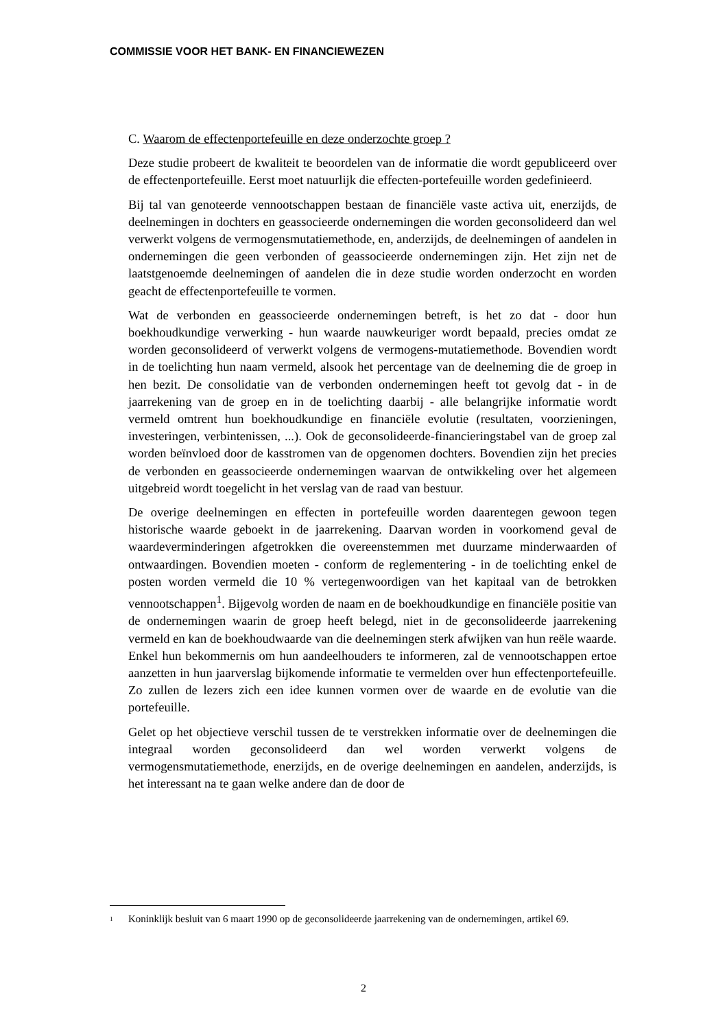COMMISSIE VOOR HET BANK- EN FINANCIEWEZEN
C. Waarom de effectenportefeuille en deze onderzochte groep ?
Deze studie probeert de kwaliteit te beoordelen van de informatie die wordt gepubliceerd over de effectenportefeuille. Eerst moet natuurlijk die effecten-portefeuille worden gedefinieerd.
Bij tal van genoteerde vennootschappen bestaan de financiële vaste activa uit, enerzijds, de deelnemingen in dochters en geassocieerde ondernemingen die worden geconsolideerd dan wel verwerkt volgens de vermogensmutatiemethode, en, anderzijds, de deelnemingen of aandelen in ondernemingen die geen verbonden of geassocieerde ondernemingen zijn. Het zijn net de laatstgenoemde deelnemingen of aandelen die in deze studie worden onderzocht en worden geacht de effectenportefeuille te vormen.
Wat de verbonden en geassocieerde ondernemingen betreft, is het zo dat - door hun boekhoudkundige verwerking - hun waarde nauwkeuriger wordt bepaald, precies omdat ze worden geconsolideerd of verwerkt volgens de vermogens-mutatiemethode. Bovendien wordt in de toelichting hun naam vermeld, alsook het percentage van de deelneming die de groep in hen bezit. De consolidatie van de verbonden ondernemingen heeft tot gevolg dat - in de jaarrekening van de groep en in de toelichting daarbij - alle belangrijke informatie wordt vermeld omtrent hun boekhoudkundige en financiële evolutie (resultaten, voorzieningen, investeringen, verbintenissen, ...). Ook de geconsolideerde-financieringstabel van de groep zal worden beïnvloed door de kasstromen van de opgenomen dochters. Bovendien zijn het precies de verbonden en geassocieerde ondernemingen waarvan de ontwikkeling over het algemeen uitgebreid wordt toegelicht in het verslag van de raad van bestuur.
De overige deelnemingen en effecten in portefeuille worden daarentegen gewoon tegen historische waarde geboekt in de jaarrekening. Daarvan worden in voorkomend geval de waardeverminderingen afgetrokken die overeenstemmen met duurzame minderwaarden of ontwaardingen. Bovendien moeten - conform de reglementering - in de toelichting enkel de posten worden vermeld die 10 % vertegenwoordigen van het kapitaal van de betrokken vennootschappen<sup>1</sup>. Bijgevolg worden de naam en de boekhoudkundige en financiële positie van de ondernemingen waarin de groep heeft belegd, niet in de geconsolideerde jaarrekening vermeld en kan de boekhoudwaarde van die deelnemingen sterk afwijken van hun reële waarde. Enkel hun bekommernis om hun aandeelhouders te informeren, zal de vennootschappen ertoe aanzetten in hun jaarverslag bijkomende informatie te vermelden over hun effectenportefeuille. Zo zullen de lezers zich een idee kunnen vormen over de waarde en de evolutie van die portefeuille.
Gelet op het objectieve verschil tussen de te verstrekken informatie over de deelnemingen die integraal worden geconsolideerd dan wel worden verwerkt volgens de vermogensmutatiemethode, enerzijds, en de overige deelnemingen en aandelen, anderzijds, is het interessant na te gaan welke andere dan de door de
<sup>1</sup> Koninklijk besluit van 6 maart 1990 op de geconsolideerde jaarrekening van de ondernemingen, artikel 69.
2